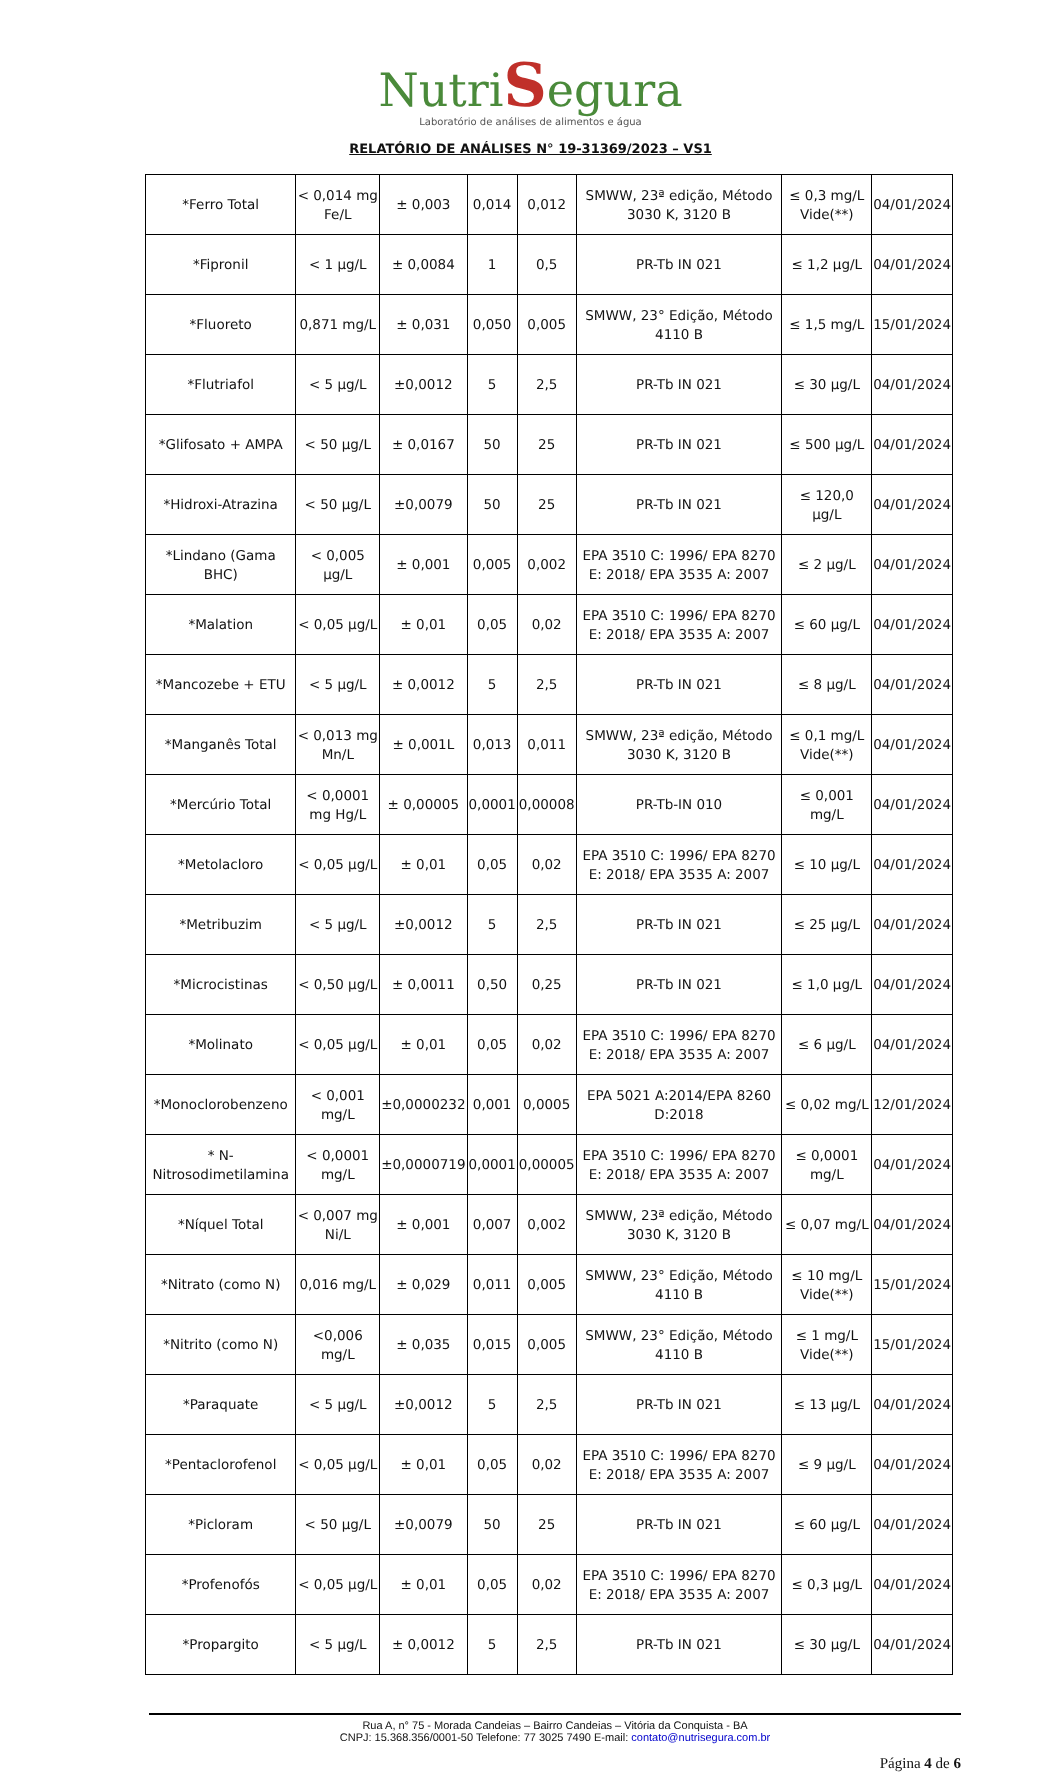NutriSegura
Laboratório de análises de alimentos e água
RELATÓRIO DE ANÁLISES N° 19-31369/2023 – VS1
| *Ferro Total | < 0,014 mg Fe/L | ± 0,003 | 0,014 | 0,012 | SMWW, 23ª edição, Método 3030 K, 3120 B | ≤ 0,3 mg/L Vide(**) | 04/01/2024 |
| *Fipronil | < 1 µg/L | ± 0,0084 | 1 | 0,5 | PR-Tb IN 021 | ≤ 1,2 µg/L | 04/01/2024 |
| *Fluoreto | 0,871 mg/L | ± 0,031 | 0,050 | 0,005 | SMWW, 23° Edição, Método 4110 B | ≤ 1,5 mg/L | 15/01/2024 |
| *Flutriafol | < 5 µg/L | ±0,0012 | 5 | 2,5 | PR-Tb IN 021 | ≤ 30 µg/L | 04/01/2024 |
| *Glifosato + AMPA | < 50 µg/L | ± 0,0167 | 50 | 25 | PR-Tb IN 021 | ≤ 500 µg/L | 04/01/2024 |
| *Hidroxi-Atrazina | < 50 µg/L | ±0,0079 | 50 | 25 | PR-Tb IN 021 | ≤ 120,0 µg/L | 04/01/2024 |
| *Lindano (Gama BHC) | < 0,005 µg/L | ± 0,001 | 0,005 | 0,002 | EPA 3510 C: 1996/ EPA 8270 E: 2018/ EPA 3535 A: 2007 | ≤ 2 µg/L | 04/01/2024 |
| *Malation | < 0,05 µg/L | ± 0,01 | 0,05 | 0,02 | EPA 3510 C: 1996/ EPA 8270 E: 2018/ EPA 3535 A: 2007 | ≤ 60 µg/L | 04/01/2024 |
| *Mancozebe + ETU | < 5 µg/L | ± 0,0012 | 5 | 2,5 | PR-Tb IN 021 | ≤ 8 µg/L | 04/01/2024 |
| *Manganês Total | < 0,013 mg Mn/L | ± 0,001L | 0,013 | 0,011 | SMWW, 23ª edição, Método 3030 K, 3120 B | ≤ 0,1 mg/L Vide(**) | 04/01/2024 |
| *Mercúrio Total | < 0,0001 mg Hg/L | ± 0,00005 | 0,0001 | 0,00008 | PR-Tb-IN 010 | ≤ 0,001 mg/L | 04/01/2024 |
| *Metolacloro | < 0,05 µg/L | ± 0,01 | 0,05 | 0,02 | EPA 3510 C: 1996/ EPA 8270 E: 2018/ EPA 3535 A: 2007 | ≤ 10 µg/L | 04/01/2024 |
| *Metribuzim | < 5 µg/L | ±0,0012 | 5 | 2,5 | PR-Tb IN 021 | ≤ 25 µg/L | 04/01/2024 |
| *Microcistinas | < 0,50 µg/L | ± 0,0011 | 0,50 | 0,25 | PR-Tb IN 021 | ≤ 1,0 µg/L | 04/01/2024 |
| *Molinato | < 0,05 µg/L | ± 0,01 | 0,05 | 0,02 | EPA 3510 C: 1996/ EPA 8270 E: 2018/ EPA 3535 A: 2007 | ≤ 6 µg/L | 04/01/2024 |
| *Monoclorobenzeno | < 0,001 mg/L | ±0,0000232 | 0,001 | 0,0005 | EPA 5021 A:2014/EPA 8260 D:2018 | ≤ 0,02 mg/L | 12/01/2024 |
| * N-Nitrosodimetilamina | < 0,0001 mg/L | ±0,0000719 | 0,0001 | 0,00005 | EPA 3510 C: 1996/ EPA 8270 E: 2018/ EPA 3535 A: 2007 | ≤ 0,0001 mg/L | 04/01/2024 |
| *Níquel Total | < 0,007 mg Ni/L | ± 0,001 | 0,007 | 0,002 | SMWW, 23ª edição, Método 3030 K, 3120 B | ≤ 0,07 mg/L | 04/01/2024 |
| *Nitrato (como N) | 0,016 mg/L | ± 0,029 | 0,011 | 0,005 | SMWW, 23° Edição, Método 4110 B | ≤ 10 mg/L Vide(**) | 15/01/2024 |
| *Nitrito (como N) | <0,006 mg/L | ± 0,035 | 0,015 | 0,005 | SMWW, 23° Edição, Método 4110 B | ≤ 1 mg/L Vide(**) | 15/01/2024 |
| *Paraquate | < 5 µg/L | ±0,0012 | 5 | 2,5 | PR-Tb IN 021 | ≤ 13 µg/L | 04/01/2024 |
| *Pentaclorofenol | < 0,05 µg/L | ± 0,01 | 0,05 | 0,02 | EPA 3510 C: 1996/ EPA 8270 E: 2018/ EPA 3535 A: 2007 | ≤ 9 µg/L | 04/01/2024 |
| *Picloram | < 50 µg/L | ±0,0079 | 50 | 25 | PR-Tb IN 021 | ≤ 60 µg/L | 04/01/2024 |
| *Profenofós | < 0,05 µg/L | ± 0,01 | 0,05 | 0,02 | EPA 3510 C: 1996/ EPA 8270 E: 2018/ EPA 3535 A: 2007 | ≤ 0,3 µg/L | 04/01/2024 |
| *Propargito | < 5 µg/L | ± 0,0012 | 5 | 2,5 | PR-Tb IN 021 | ≤ 30 µg/L | 04/01/2024 |
Rua A, n° 75 - Morada Candeias – Bairro Candeias – Vitória da Conquista - BA
CNPJ: 15.368.356/0001-50 Telefone: 77 3025 7490 E-mail: contato@nutrisegura.com.br
Página 4 de 6